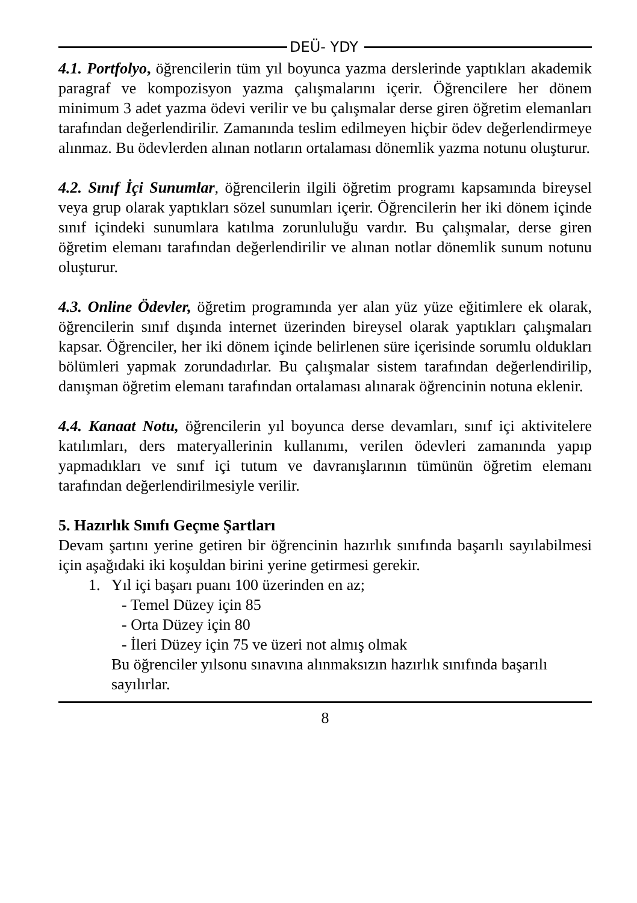DEÜ- YDY
4.1. Portfolyo, öğrencilerin tüm yıl boyunca yazma derslerinde yaptıkları akademik paragraf ve kompozisyon yazma çalışmalarını içerir. Öğrencilere her dönem minimum 3 adet yazma ödevi verilir ve bu çalışmalar derse giren öğretim elemanları tarafından değerlendirilir. Zamanında teslim edilmeyen hiçbir ödev değerlendirmeye alınmaz. Bu ödevlerden alınan notların ortalaması dönemlik yazma notunu oluşturur.
4.2. Sınıf İçi Sunumlar, öğrencilerin ilgili öğretim programı kapsamında bireysel veya grup olarak yaptıkları sözel sunumları içerir. Öğrencilerin her iki dönem içinde sınıf içindeki sunumlara katılma zorunluluğu vardır. Bu çalışmalar, derse giren öğretim elemanı tarafından değerlendirilir ve alınan notlar dönemlik sunum notunu oluşturur.
4.3. Online Ödevler, öğretim programında yer alan yüz yüze eğitimlere ek olarak, öğrencilerin sınıf dışında internet üzerinden bireysel olarak yaptıkları çalışmaları kapsar. Öğrenciler, her iki dönem içinde belirlenen süre içerisinde sorumlu oldukları bölümleri yapmak zorundadırlar. Bu çalışmalar sistem tarafından değerlendirilip, danışman öğretim elemanı tarafından ortalaması alınarak öğrencinin notuna eklenir.
4.4. Kanaat Notu, öğrencilerin yıl boyunca derse devamları, sınıf içi aktivitelere katılımları, ders materyallerinin kullanımı, verilen ödevleri zamanında yapıp yapmadıkları ve sınıf içi tutum ve davranışlarının tümünün öğretim elemanı tarafından değerlendirilmesiyle verilir.
5. Hazırlık Sınıfı Geçme Şartları
Devam şartını yerine getiren bir öğrencinin hazırlık sınıfında başarılı sayılabilmesi için aşağıdaki iki koşuldan birini yerine getirmesi gerekir.
1. Yıl içi başarı puanı 100 üzerinden en az;
- Temel Düzey için 85
- Orta Düzey için 80
- İleri Düzey için 75 ve üzeri not almış olmak
Bu öğrenciler yılsonu sınavına alınmaksızın hazırlık sınıfında başarılı sayılırlar.
8